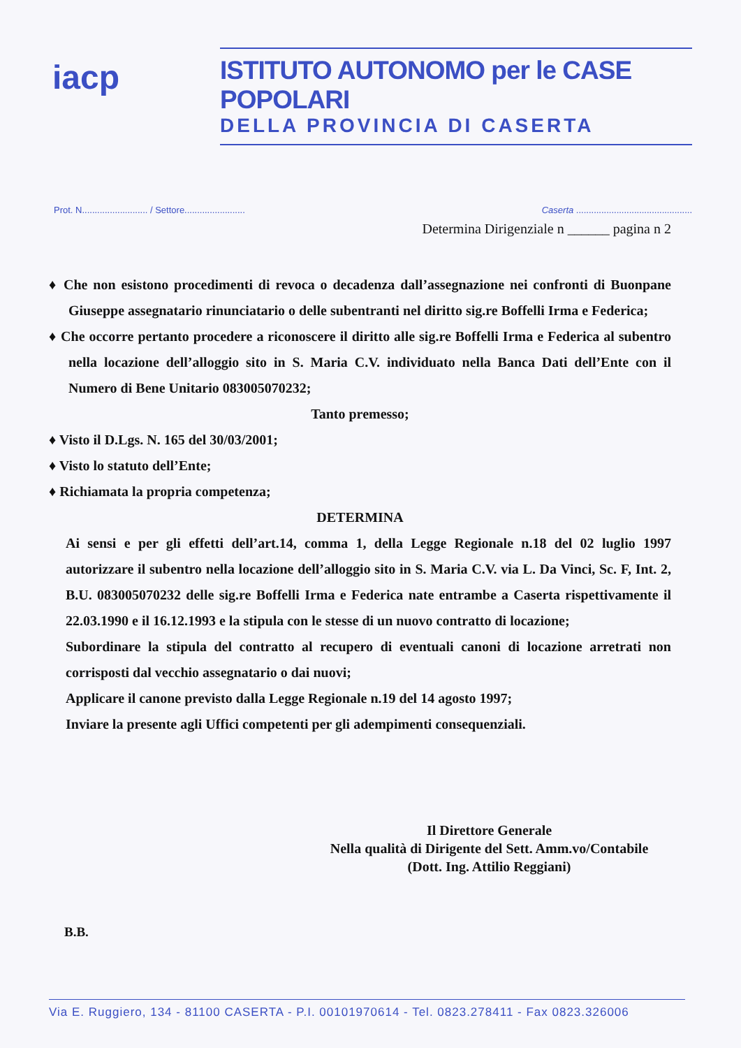iacp
ISTITUTO AUTONOMO per le CASE POPOLARI
DELLA PROVINCIA DI CASERTA
Prot. N.......................... / Settore........................ Caserta ..............................................
Determina Dirigenziale n ______ pagina n 2
♦ Che non esistono procedimenti di revoca o decadenza dall’assegnazione nei confronti di Buonpane Giuseppe assegnatario rinunciatario o delle subentranti nel diritto sig.re Boffelli Irma e Federica;
♦ Che occorre pertanto procedere a riconoscere il diritto alle sig.re Boffelli Irma e Federica al subentro nella locazione dell’alloggio sito in S. Maria C.V. individuato nella Banca Dati dell’Ente con il Numero di Bene Unitario 083005070232;
Tanto premesso;
♦ Visto il D.Lgs. N. 165 del 30/03/2001;
♦ Visto lo statuto dell’Ente;
♦ Richiamata la propria competenza;
DETERMINA
Ai sensi e per gli effetti dell’art.14, comma 1, della Legge Regionale n.18 del 02 luglio 1997 autorizzare il subentro nella locazione dell’alloggio sito in S. Maria C.V. via L. Da Vinci, Sc. F, Int. 2, B.U. 083005070232 delle sig.re Boffelli Irma e Federica nate entrambe a Caserta rispettivamente il 22.03.1990 e il 16.12.1993 e la stipula con le stesse di un nuovo contratto di locazione;
Subordinare la stipula del contratto al recupero di eventuali canoni di locazione arretrati non corrisposti dal vecchio assegnatario o dai nuovi;
Applicare il canone previsto dalla Legge Regionale n.19 del 14 agosto 1997;
Inviare la presente agli Uffici competenti per gli adempimenti consequenziali.
Il Direttore Generale
Nella qualità di Dirigente del Sett. Amm.vo/Contabile
(Dott. Ing. Attilio Reggiani)
B.B.
Via E. Ruggiero, 134 - 81100 CASERTA - P.I. 00101970614 - Tel. 0823.278411 - Fax 0823.326006